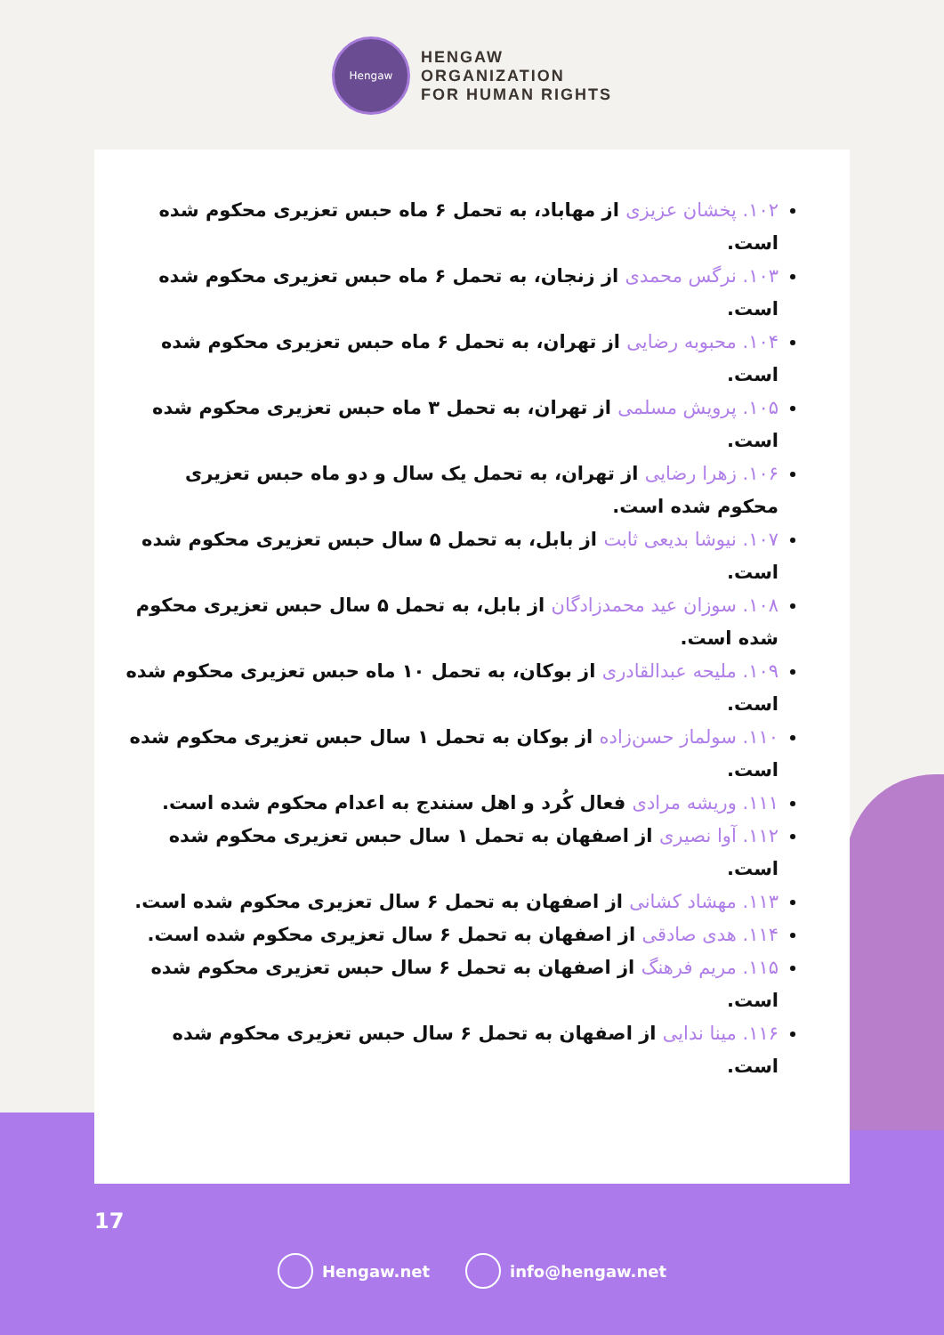Hengaw
HENGAW
ORGANIZATION
FOR HUMAN RIGHTS
۱۰۲. پخشان عزیزی از مهاباد، به تحمل ۶ ماه حبس تعزیری محکوم شده است.
۱۰۳. نرگس محمدی از زنجان، به تحمل ۶ ماه حبس تعزیری محکوم شده است.
۱۰۴. محبوبه رضایی از تهران، به تحمل ۶ ماه حبس تعزیری محکوم شده است.
۱۰۵. پرویش مسلمی از تهران، به تحمل ۳ ماه حبس تعزیری محکوم شده است.
۱۰۶. زهرا رضایی از تهران، به تحمل یک سال و دو ماه حبس تعزیری محکوم شده است.
۱۰۷. نیوشا بدیعی ثابت از بابل، به تحمل ۵ سال حبس تعزیری محکوم شده است.
۱۰۸. سوزان عید محمدزادگان از بابل، به تحمل ۵ سال حبس تعزیری محکوم شده است.
۱۰۹. ملیحه عبدالقادری از بوکان، به تحمل ۱۰ ماه حبس تعزیری محکوم شده است.
۱۱۰. سولماز حسن‌زاده از بوکان به تحمل ۱ سال حبس تعزیری محکوم شده است.
۱۱۱. وریشه مرادی فعال کُرد و اهل سنندج به اعدام محکوم شده است.
۱۱۲. آوا نصیری از اصفهان به تحمل ۱ سال حبس تعزیری محکوم شده است.
۱۱۳. مهشاد کشانی از اصفهان به تحمل ۶ سال تعزیری محکوم شده است.
۱۱۴. هدی صادقی از اصفهان به تحمل ۶ سال تعزیری محکوم شده است.
۱۱۵. مریم فرهنگ از اصفهان به تحمل ۶ سال حبس تعزیری محکوم شده است.
۱۱۶. مینا ندایی از اصفهان به تحمل ۶ سال حبس تعزیری محکوم شده است.
17
Hengaw.net info@hengaw.net